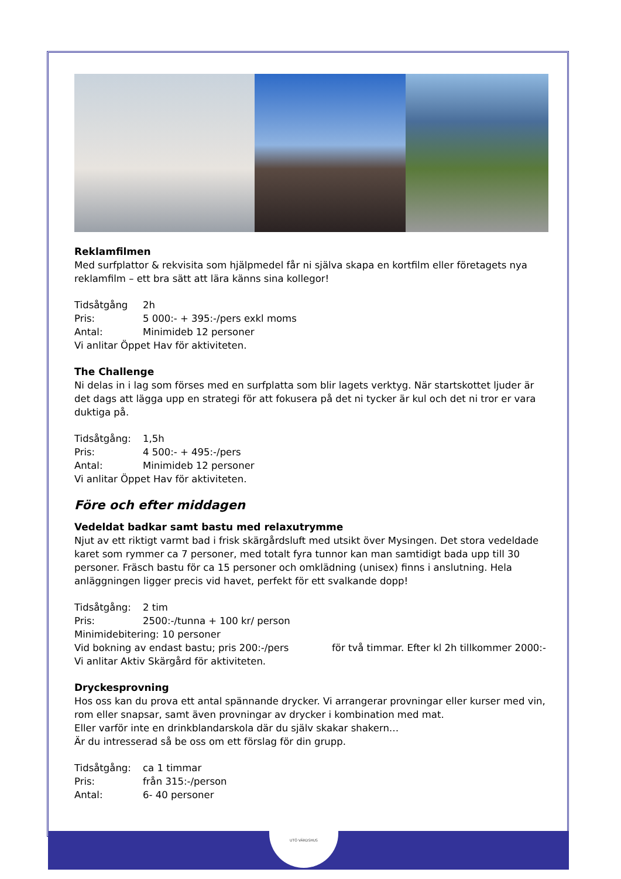Reklamfilmen
Med surfplattor & rekvisita som hjälpmedel får ni själva skapa en kortfilm eller företagets nya reklamfilm – ett bra sätt att lära känns sina kollegor!
Tidsåtgång 2h
Pris: 5 000:- + 395:-/pers exkl moms
Antal: Minimideb 12 personer
Vi anlitar Öppet Hav för aktiviteten.
The Challenge
Ni delas in i lag som förses med en surfplatta som blir lagets verktyg. När startskottet ljuder är det dags att lägga upp en strategi för att fokusera på det ni tycker är kul och det ni tror er vara duktiga på.
Tidsåtgång: 1,5h
Pris: 4 500:- + 495:-/pers
Antal: Minimideb 12 personer
Vi anlitar Öppet Hav för aktiviteten.
Före och efter middagen
Vedeldat badkar samt bastu med relaxutrymme
Njut av ett riktigt varmt bad i frisk skärgårdsluft med utsikt över Mysingen. Det stora vedeldade karet som rymmer ca 7 personer, med totalt fyra tunnor kan man samtidigt bada upp till 30 personer. Fräsch bastu för ca 15 personer och omklädning (unisex) finns i anslutning. Hela anläggningen ligger precis vid havet, perfekt för ett svalkande dopp!
Tidsåtgång: 2 tim
Pris: 2500:-/tunna + 100 kr/ person
Minimidebitering: 10 personer
Vid bokning av endast bastu; pris 200:-/pers för två timmar. Efter kl 2h tillkommer 2000:-
Vi anlitar Aktiv Skärgård för aktiviteten.
Dryckesprovning
Hos oss kan du prova ett antal spännande drycker. Vi arrangerar provningar eller kurser med vin, rom eller snapsar, samt även provningar av drycker i kombination med mat.
Eller varför inte en drinkblandarskola där du själv skakar shakern…
Är du intresserad så be oss om ett förslag för din grupp.
Tidsåtgång: ca 1 timmar
Pris: från 315:-/person
Antal: 6- 40 personer
UTÖ VÄRDSHUS